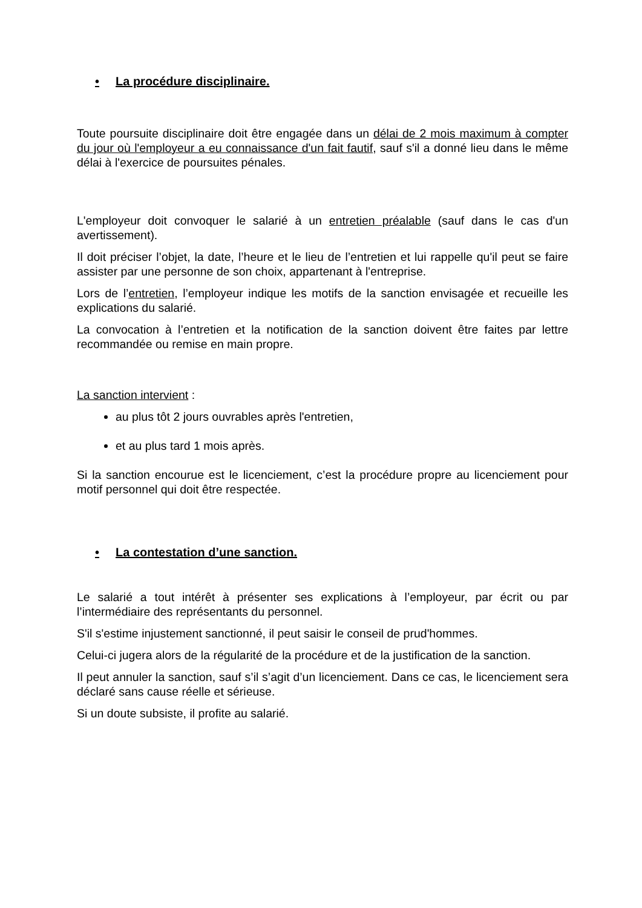• La procédure disciplinaire.
Toute poursuite disciplinaire doit être engagée dans un délai de 2 mois maximum à compter du jour où l'employeur a eu connaissance d'un fait fautif, sauf s'il a donné lieu dans le même délai à l'exercice de poursuites pénales.
L'employeur doit convoquer le salarié à un entretien préalable (sauf dans le cas d'un avertissement).
Il doit préciser l’objet, la date, l’heure et le lieu de l’entretien et lui rappelle qu'il peut se faire assister par une personne de son choix, appartenant à l'entreprise.
Lors de l’entretien, l’employeur indique les motifs de la sanction envisagée et recueille les explications du salarié.
La convocation à l’entretien et la notification de la sanction doivent être faites par lettre recommandée ou remise en main propre.
La sanction intervient :
au plus tôt 2 jours ouvrables après l'entretien,
et au plus tard 1 mois après.
Si la sanction encourue est le licenciement, c’est la procédure propre au licenciement pour motif personnel qui doit être respectée.
• La contestation d’une sanction.
Le salarié a tout intérêt à présenter ses explications à l’employeur, par écrit ou par l’intermédiaire des représentants du personnel.
S'il s'estime injustement sanctionné, il peut saisir le conseil de prud'hommes.
Celui-ci jugera alors de la régularité de la procédure et de la justification de la sanction.
Il peut annuler la sanction, sauf s’il s’agit d’un licenciement. Dans ce cas, le licenciement sera déclaré sans cause réelle et sérieuse.
Si un doute subsiste, il profite au salarié.